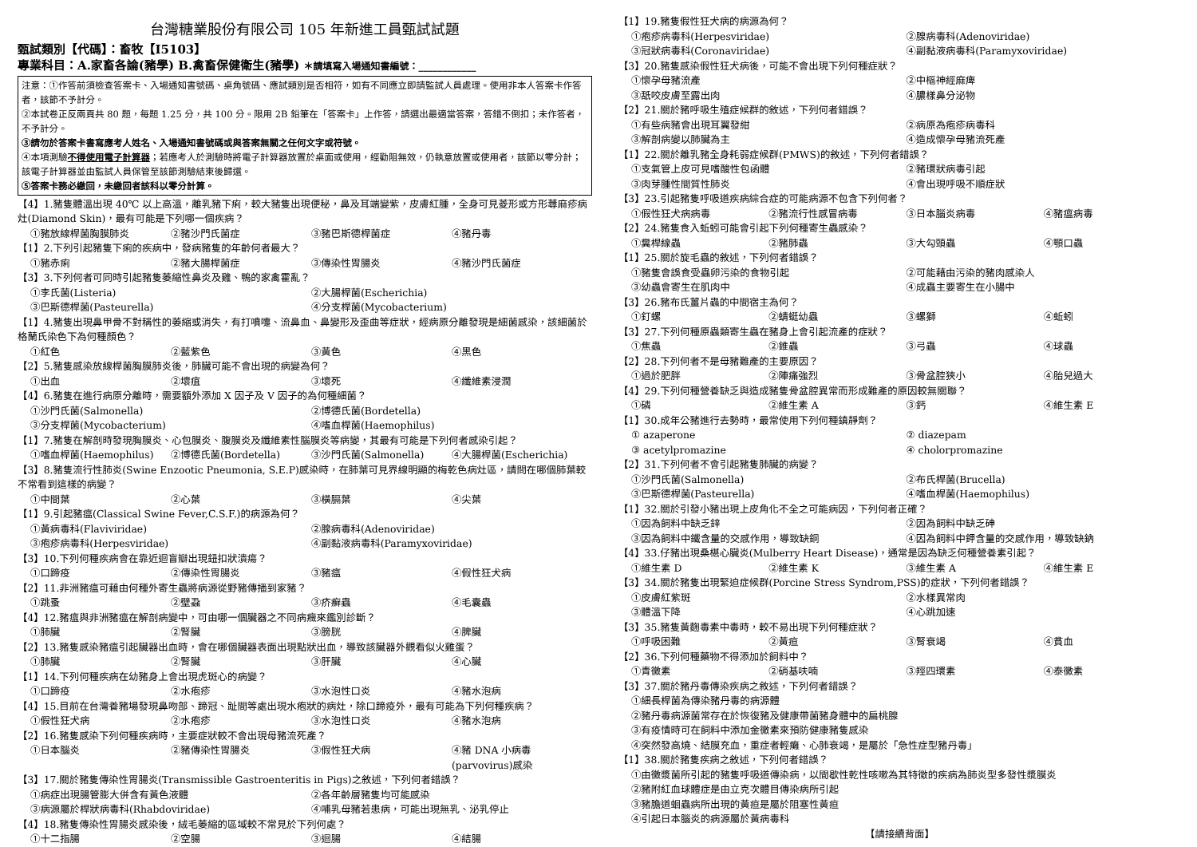台灣糖業股份有限公司 105 年新進工員甄試試題
甄試類別【代碼】：畜牧【I5103】
專業科目：A.家畜各論(豬學) B.禽畜保健衛生(豬學) ＊請填寫入場通知書編號：____________
注意：①作答前須檢查答案卡、入場通知書號碼、桌角號碼、應試類別是否相符，如有不同應立即請監試人員處理。使用非本人答案卡作答者，該節不予計分。
②本試卷正反兩頁共 80 題，每題 1.25 分，共 100 分。限用 2B 鉛筆在「答案卡」上作答，請選出最適當答案，答錯不倒扣；未作答者，不予計分。
③請勿於答案卡書寫應考人姓名、入場通知書號碼或與答案無關之任何文字或符號。
④本項測驗不得使用電子計算器；若應考人於測驗時將電子計算器放置於桌面或使用，經勸阻無效，仍執意放置或使用者，該節以零分計；該電子計算器並由監試人員保管至該節測驗結束後歸還。
⑤答案卡務必繳回，未繳回者該科以零分計算。
【4】1.豬隻體溫出現 40℃ 以上高溫，離乳豬下痢，較大豬隻出現便秘，鼻及耳端變紫，皮膚紅腫，全身可見菱形或方形蕁麻疹病灶(Diamond Skin)，最有可能是下列哪一個疾病？
①豬放線桿菌胸膜肺炎 ②豬沙門氏菌症 ③豬巴斯德桿菌症 ④豬丹毒
【1】2.下列引起豬隻下痢的疾病中，發病豬隻的年齡何者最大？
①豬赤痢 ②豬大腸桿菌症 ③傳染性胃腸炎 ④豬沙門氏菌症
【3】3.下列何者可同時引起豬隻萎縮性鼻炎及雞、鴨的家禽霍亂？
①李氏菌(Listeria) ②大腸桿菌(Escherichia)
③巴斯德桿菌(Pasteurella) ④分支桿菌(Mycobacterium)
【1】4.豬隻出現鼻甲骨不對稱性的萎縮或消失，有打噴嚏、流鼻血、鼻變形及歪曲等症狀，經病原分離發現是細菌感染，該細菌於格蘭氏染色下為何種顏色？
①紅色 ②藍紫色 ③黃色 ④黑色
【2】5.豬隻感染放線桿菌胸膜肺炎後，肺臟可能不會出現的病變為何？
①出血 ②壞疽 ③壞死 ④纖維素浸潤
【4】6.豬隻在進行病原分離時，需要額外添加 X 因子及 V 因子的為何種細菌？
①沙門氏菌(Salmonella) ②博德氏菌(Bordetella)
③分支桿菌(Mycobacterium) ④嗜血桿菌(Haemophilus)
【1】7.豬隻在解剖時發現胸膜炎、心包膜炎、腹膜炎及纖維素性腦膜炎等病變，其最有可能是下列何者感染引起？
①嗜血桿菌(Haemophilus) ②博德氏菌(Bordetella) ③沙門氏菌(Salmonella) ④大腸桿菌(Escherichia)
【3】8.豬隻流行性肺炎(Swine Enzootic Pneumonia, S.E.P)感染時，在肺葉可見界線明顯的梅乾色病灶區，請問在哪個肺葉較不常看到這樣的病變？
①中間葉 ②心葉 ③橫膈葉 ④尖葉
【1】9.引起豬瘟(Classical Swine Fever,C.S.F.)的病源為何？
①黃病毒科(Flaviviridae) ②腺病毒科(Adenoviridae)
③疱疹病毒科(Herpesviridae) ④副黏液病毒科(Paramyxoviridae)
【3】10.下列何種疾病會在靠近迴盲瓣出現鈕扣狀潰瘍？
①口蹄疫 ②傳染性胃腸炎 ③豬瘟 ④假性狂犬病
【2】11.非洲豬瘟可藉由何種外寄生蟲將病源從野豬傳播到家豬？
①跳蚤 ②壁蝨 ③疥癬蟲 ④毛囊蟲
【4】12.豬瘟與非洲豬瘟在解剖病變中，可由哪一個臟器之不同病癥來鑑別診斷？
①肺臟 ②腎臟 ③膀胱 ④脾臟
【2】13.豬隻感染豬瘟引起臟器出血時，會在哪個臟器表面出現點狀出血，導致該臟器外觀看似火雞蛋？
①肺臟 ②腎臟 ③肝臟 ④心臟
【1】14.下列何種疾病在幼豬身上會出現虎斑心的病變？
①口蹄疫 ②水疱疹 ③水泡性口炎 ④豬水泡病
【4】15.目前在台灣養豬場發現鼻吻部、蹄冠、趾間等處出現水疱狀的病灶，除口蹄疫外，最有可能為下列何種疾病？
①假性狂犬病 ②水疱疹 ③水泡性口炎 ④豬水泡病
【2】16.豬隻感染下列何種疾病時，主要症狀較不會出現母豬流死產？
①日本腦炎 ②豬傳染性胃腸炎 ③假性狂犬病 ④豬 DNA 小病毒(parvovirus)感染
【3】17.關於豬隻傳染性胃腸炎(Transmissible Gastroenteritis in Pigs)之敘述，下列何者錯誤？
①病症出現腸管膨大併含有黃色液體 ②各年齡層豬隻均可能感染
③病源屬於桿狀病毒科(Rhabdoviridae) ④哺乳母豬若患病，可能出現無乳、泌乳停止
【4】18.豬隻傳染性胃腸炎感染後，絨毛萎縮的區域較不常見於下列何處？
①十二指腸 ②空腸 ③迴腸 ④結腸
【1】19.豬隻假性狂犬病的病源為何？
①疱疹病毒科(Herpesviridae) ②腺病毒科(Adenoviridae)
③冠狀病毒科(Coronaviridae) ④副黏液病毒科(Paramyxoviridae)
【3】20.豬隻感染假性狂犬病後，可能不會出現下列何種症狀？
①懷孕母豬流產 ②中樞神經麻痺
③舐咬皮膚至露出肉 ④膿樣鼻分泌物
【2】21.關於豬呼吸生殖症候群的敘述，下列何者錯誤？
①有些病豬會出現耳翼發紺 ②病原為疱疹病毒科
③解剖病變以肺臟為主 ④造成懷孕母豬流死產
【1】22.關於離乳豬全身耗弱症候群(PMWS)的敘述，下列何者錯誤？
①支氣管上皮可見嗜酸性包函體 ②豬環狀病毒引起
③肉芽腫性間質性肺炎 ④會出現呼吸不順症狀
【3】23.引起豬隻呼吸道疾病綜合症的可能病源不包含下列何者？
①假性狂犬病病毒 ②豬流行性感冒病毒 ③日本腦炎病毒 ④豬瘟病毒
【2】24.豬隻食入蚯蚓可能會引起下列何種寄生蟲感染？
①糞桿線蟲 ②豬肺蟲 ③大勾頭蟲 ④顎口蟲
【1】25.關於旋毛蟲的敘述，下列何者錯誤？
①豬隻會誤食受蟲卵污染的食物引起 ②可能藉由污染的豬肉感染人
③幼蟲會寄生在肌肉中 ④成蟲主要寄生在小腸中
【3】26.豬布氏薑片蟲的中間宿主為何？
①釘螺 ②蜻蜓幼蟲 ③螺獅 ④蚯蚓
【3】27.下列何種原蟲類寄生蟲在豬身上會引起流產的症狀？
①焦蟲 ②錐蟲 ③弓蟲 ④球蟲
【2】28.下列何者不是母豬難產的主要原因？
①過於肥胖 ②陣痛強烈 ③骨盆腔狹小 ④胎兒過大
【4】29.下列何種營養缺乏與造成豬隻骨盆腔異常而形成難產的原因較無關聯？
①磷 ②維生素 A ③鈣 ④維生素 E
【1】30.成年公豬進行去勢時，最常使用下列何種鎮靜劑？
① azaperone ② diazepam
③ acetylpromazine ④ cholorpromazine
【2】31.下列何者不會引起豬隻肺臟的病變？
①沙門氏菌(Salmonella) ②布氏桿菌(Brucella)
③巴斯德桿菌(Pasteurella) ④嗜血桿菌(Haemophilus)
【1】32.關於引發小豬出現上皮角化不全之可能病因，下列何者正確？
①因為飼料中缺乏鋅 ②因為飼料中缺乏砷
③因為飼料中鐵含量的交感作用，導致缺銅 ④因為飼料中鉀含量的交感作用，導致缺鈉
【4】33.仔豬出現桑椹心臟炎(Mulberry Heart Disease)，通常是因為缺乏何種營養素引起？
①維生素 D ②維生素 K ③維生素 A ④維生素 E
【3】34.關於豬隻出現緊迫症候群(Porcine Stress Syndrom,PSS)的症狀，下列何者錯誤？
①皮膚紅紫斑 ②水樣異常肉
③體溫下降 ④心跳加速
【3】35.豬隻黃麴毒素中毒時，較不易出現下列何種症狀？
①呼吸困難 ②黃疸 ③腎衰竭 ④貧血
【2】36.下列何種藥物不得添加於飼料中？
①青黴素 ②硝基呋喃 ③羥四環素 ④泰黴素
【3】37.關於豬丹毒傳染疾病之敘述，下列何者錯誤？
①細長桿菌為傳染豬丹毒的病源體
②豬丹毒病源菌常存在於恢復豬及健康帶菌豬身體中的扁桃腺
③有疫情時可在飼料中添加金黴素來預防健康豬隻感染
④突然發高燒、結膜充血，重症者輕癱、心肺衰竭，是屬於「急性症型豬丹毒」
【1】38.關於豬隻疾病之敘述，下列何者錯誤？
①由黴漿菌所引起的豬隻呼吸道傳染病，以間歇性乾性咳嗽為其特徵的疾病為肺炎型多發性漿膜炎
②豬附紅血球體症是由立克次體目傳染病所引起
③豬膽道蛔蟲病所出現的黃疸是屬於阻塞性黃疸
④引起日本腦炎的病源屬於黃病毒科
【請接續背面】